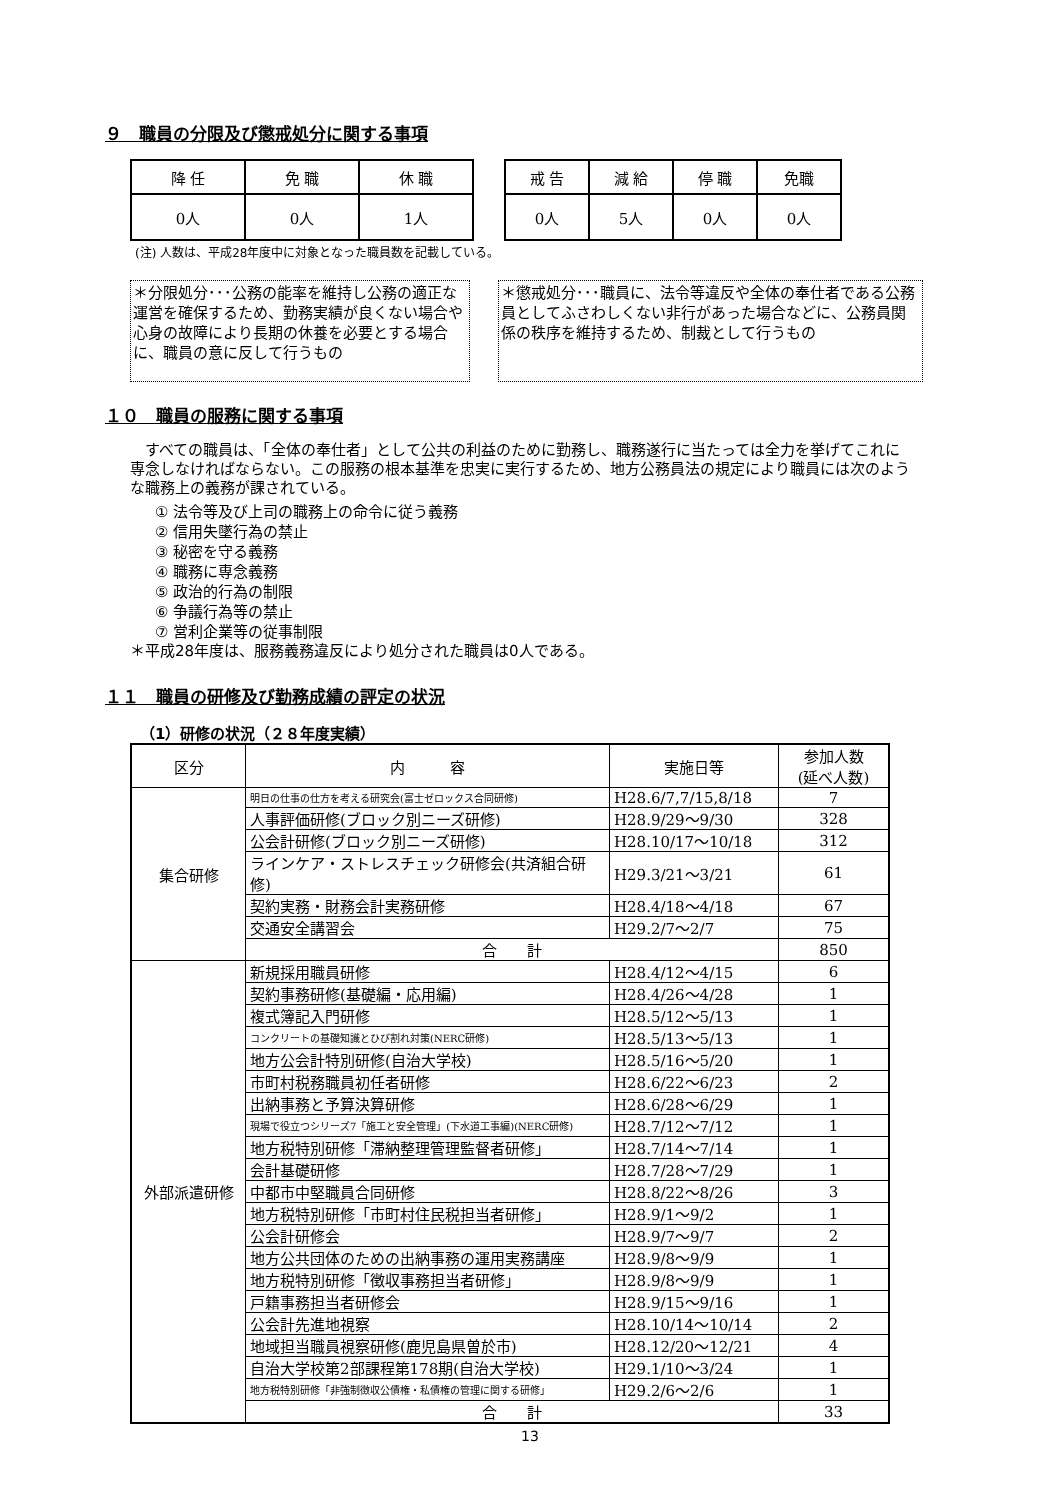９　職員の分限及び懲戒処分に関する事項
| 降 任 | 免 職 | 休 職 |
| 0人 | 0人 | 1人 |
| 戒 告 | 減 給 | 停 職 | 免職 |
| 0人 | 5人 | 0人 | 0人 |
(注) 人数は、平成28年度中に対象となった職員数を記載している。
＊分限処分･･･公務の能率を維持し公務の適正な運営を確保するため、勤務実績が良くない場合や心身の故障により長期の休養を必要とする場合に、職員の意に反して行うもの
＊懲戒処分･･･職員に、法令等違反や全体の奉仕者である公務員としてふさわしくない非行があった場合などに、公務員関係の秩序を維持するため、制裁として行うもの
１０　職員の服務に関する事項
　すべての職員は、「全体の奉仕者」として公共の利益のために勤務し、職務遂行に当たっては全力を挙げてこれに専念しなければならない。この服務の根本基準を忠実に実行するため、地方公務員法の規定により職員には次のような職務上の義務が課されている。
① 法令等及び上司の職務上の命令に従う義務
② 信用失墜行為の禁止
③ 秘密を守る義務
④ 職務に専念義務
⑤ 政治的行為の制限
⑥ 争議行為等の禁止
⑦ 営利企業等の従事制限
＊平成28年度は、服務義務違反により処分された職員は0人である。
１１　職員の研修及び勤務成績の評定の状況
（1）研修の状況（２８年度実績）
| 区分 | 内 容 | 実施日等 | 参加人数 (延べ人数) |
| --- | --- | --- | --- |
| 集合研修 | 明日の仕事の仕方を考える研究会(富士ゼロックス合同研修) | H28.6/7,7/15,8/18 | 7 |
| | 人事評価研修(ブロック別ニーズ研修) | H28.9/29～9/30 | 328 |
| | 公会計研修(ブロック別ニーズ研修) | H28.10/17～10/18 | 312 |
| | ラインケア・ストレスチェック研修会(共済組合研修) | H29.3/21～3/21 | 61 |
| | 契約実務・財務会計実務研修 | H28.4/18～4/18 | 67 |
| | 交通安全講習会 | H29.2/7～2/7 | 75 |
| | 合 計 | | 850 |
| 外部派遣研修 | 新規採用職員研修 | H28.4/12～4/15 | 6 |
| | 契約事務研修(基礎編・応用編) | H28.4/26～4/28 | 1 |
| | 複式簿記入門研修 | H28.5/12～5/13 | 1 |
| | コンクリートの基礎知識とひび割れ対策(NERC研修) | H28.5/13～5/13 | 1 |
| | 地方公会計特別研修(自治大学校) | H28.5/16～5/20 | 1 |
| | 市町村税務職員初任者研修 | H28.6/22～6/23 | 2 |
| | 出納事務と予算決算研修 | H28.6/28～6/29 | 1 |
| | 現場で役立つシリーズ7「施工と安全管理」(下水道工事編)(NERC研修) | H28.7/12～7/12 | 1 |
| | 地方税特別研修「滞納整理管理監督者研修」 | H28.7/14～7/14 | 1 |
| | 会計基礎研修 | H28.7/28～7/29 | 1 |
| | 中都市中堅職員合同研修 | H28.8/22～8/26 | 3 |
| | 地方税特別研修「市町村住民税担当者研修」 | H28.9/1～9/2 | 1 |
| | 公会計研修会 | H28.9/7～9/7 | 2 |
| | 地方公共団体のための出納事務の運用実務講座 | H28.9/8～9/9 | 1 |
| | 地方税特別研修「徴収事務担当者研修」 | H28.9/8～9/9 | 1 |
| | 戸籍事務担当者研修会 | H28.9/15～9/16 | 1 |
| | 公会計先進地視察 | H28.10/14～10/14 | 2 |
| | 地域担当職員視察研修(鹿児島県曽於市) | H28.12/20～12/21 | 4 |
| | 自治大学校第2部課程第178期(自治大学校) | H29.1/10～3/24 | 1 |
| | 地方税特別研修「非強制徴収公債権・私債権の管理に関する研修」 | H29.2/6～2/6 | 1 |
| | 合 計 | | 33 |
13